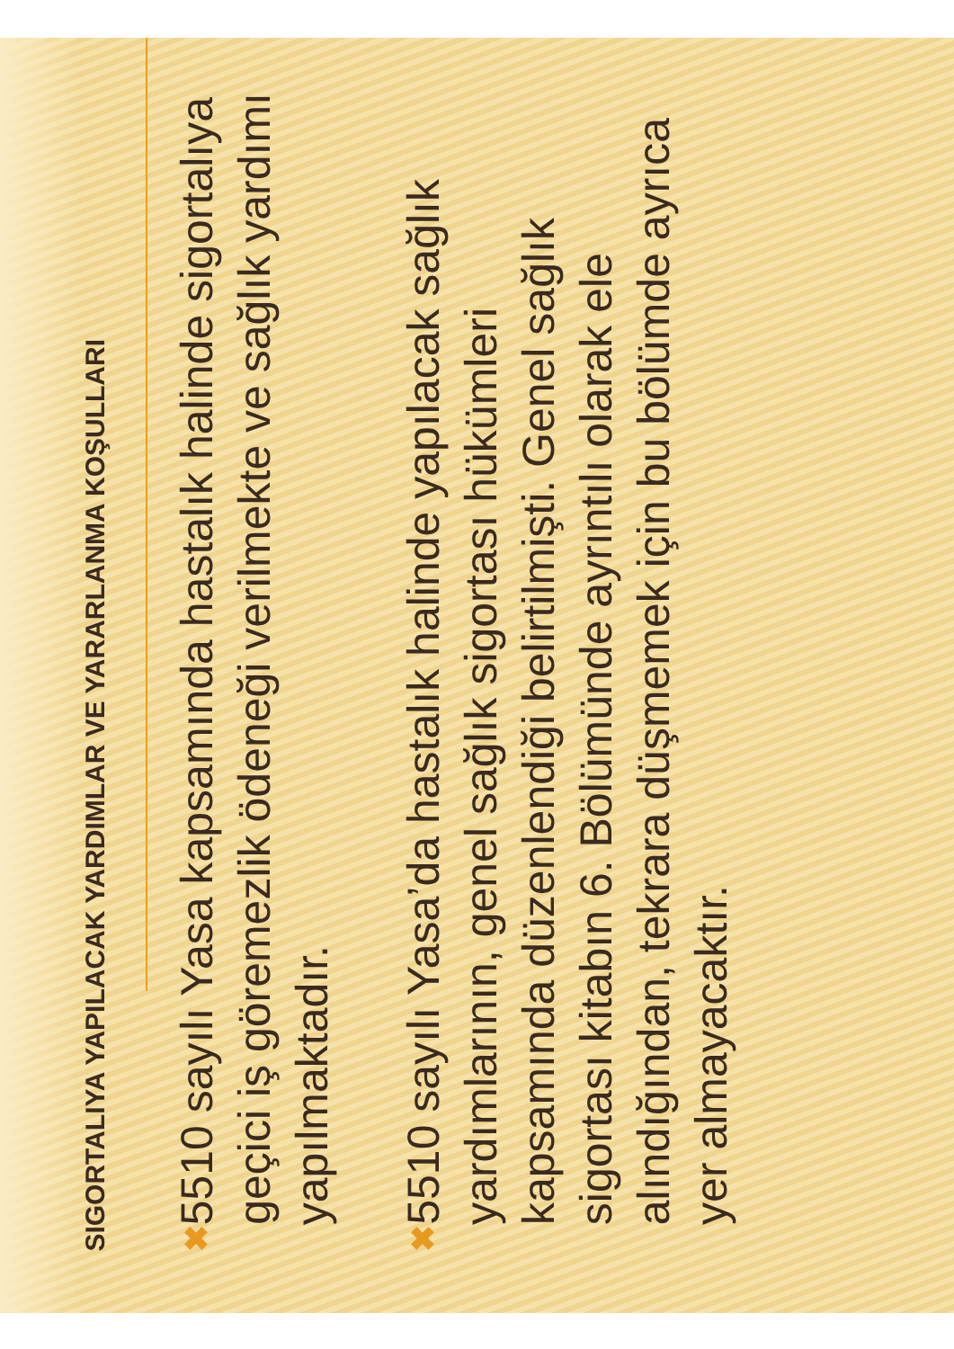SIGORTALIYA YAPILACAK YARDIMLAR VE YARARLANMA KOŞULLARI
✖ 5510 sayılı Yasa kapsamında hastalık halinde sigortalıya geçici iş göremezlik ödeneği verilmekte ve sağlık yardımı yapılmaktadır.
✖ 5510 sayılı Yasa’da hastalık halinde yapılacak sağlık yardımlarının, genel sağlık sigortası hükümleri kapsamında düzenlendiği belirtilmişti. Genel sağlık sigortası kitabın 6. Bölümünde ayrıntılı olarak ele alındığından, tekrara düşmemek için bu bölümde ayrıca yer almayacaktır.